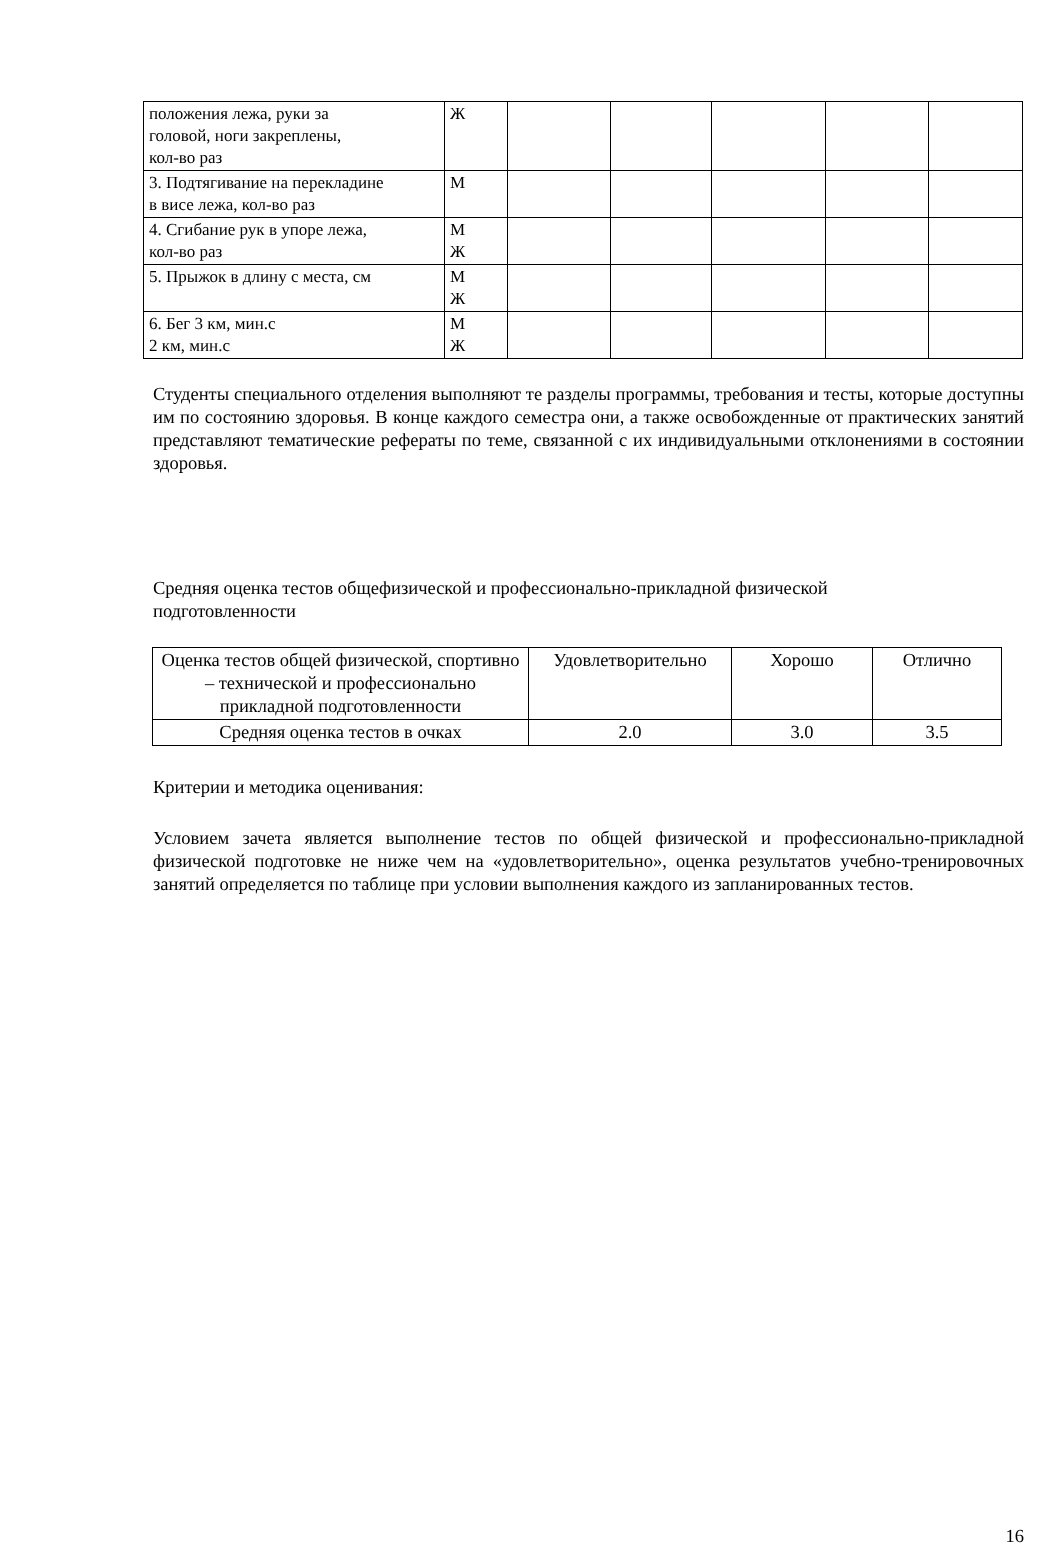| положения лежа, руки за головой, ноги закреплены, кол-во раз | Ж | | | | | |
| 3. Подтягивание на перекладине в висе лежа, кол-во раз | М | | | | | |
| 4. Сгибание рук в упоре лежа, кол-во раз | М Ж | | | | | |
| 5. Прыжок в длину с места, см | М Ж | | | | | |
| 6. Бег 3 км, мин.с 2 км, мин.с | М Ж | | | | | |
Студенты специального отделения выполняют те разделы программы, требования и тесты, которые доступны им по состоянию здоровья. В конце каждого семестра они, а также освобожденные от практических занятий представляют тематические рефераты по теме, связанной с их индивидуальными отклонениями в состоянии здоровья.
Средняя оценка тестов общефизической и профессионально-прикладной физической
подготовленности
| Оценка тестов общей физической, спортивно – технической и профессионально прикладной подготовленности | Удовлетворительно | Хорошо | Отлично |
| Средняя оценка тестов в очках | 2.0 | 3.0 | 3.5 |
Критерии и методика оценивания:
Условием зачета является выполнение тестов по общей физической и профессионально-прикладной физической подготовке не ниже чем на «удовлетворительно», оценка результатов учебно-тренировочных занятий определяется по таблице при условии выполнения каждого из запланированных тестов.
16